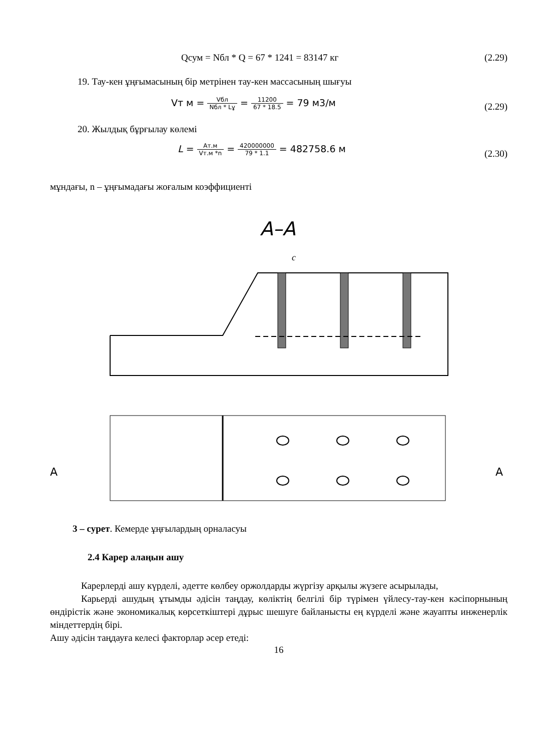Qсум = Nбл * Q = 67 * 1241 = 83147 кг (2.29)
19. Тау-кен ұңғымасының бір метрінен тау-кен массасының шығуы
Vт м = Vбл Nбл * Lұ = 11200 67 * 18.5 = 79 м3/м
(2.29)
20. Жылдық бұрғылау көлемі
L = Ат.м Vт.м *n = 420000000 79 * 1.1 = 482758.6 м
(2.30)
мұндағы, n – ұңғымадағы жоғалым коэффициенті
A–A
c
A
A
3 – сурет. Кемерде ұңғылардың орналасуы
2.4 Карер алаңын ашу
Карерлерді ашу күрделі, әдетте көлбеу оржолдарды жүргізу арқылы жүзеге асырылады,
Карьерді ашудың ұтымды әдісін таңдау, көліктің белгілі бір түрімен үйлесу-тау-кен кәсіпорнының өндірістік және экономикалық көрсеткіштері дұрыс шешуге байланысты ең күрделі және жауапты инженерлік міндеттердің бірі.
Ашу әдісін таңдауға келесі факторлар әсер етеді:
16